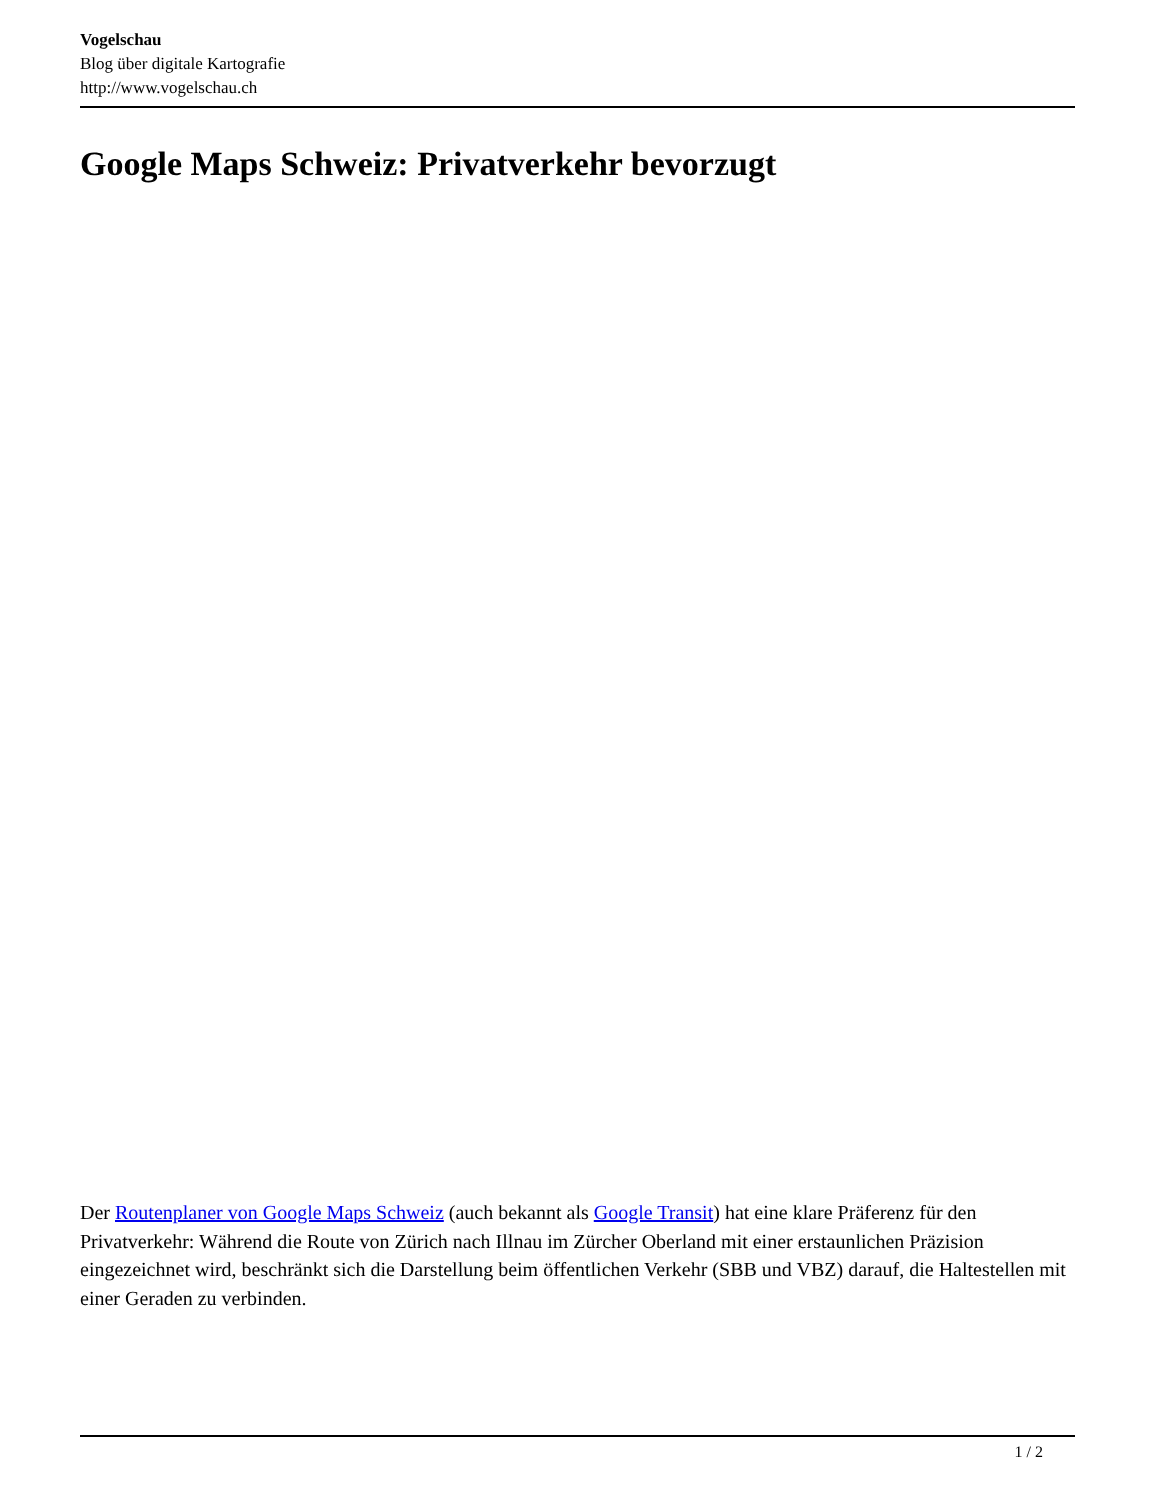Vogelschau
Blog über digitale Kartografie
http://www.vogelschau.ch
Google Maps Schweiz: Privatverkehr bevorzugt
Der Routenplaner von Google Maps Schweiz (auch bekannt als Google Transit) hat eine klare Präferenz für den Privatverkehr: Während die Route von Zürich nach Illnau im Zürcher Oberland mit einer erstaunlichen Präzision eingezeichnet wird, beschränkt sich die Darstellung beim öffentlichen Verkehr (SBB und VBZ) darauf, die Haltestellen mit einer Geraden zu verbinden.
1 / 2